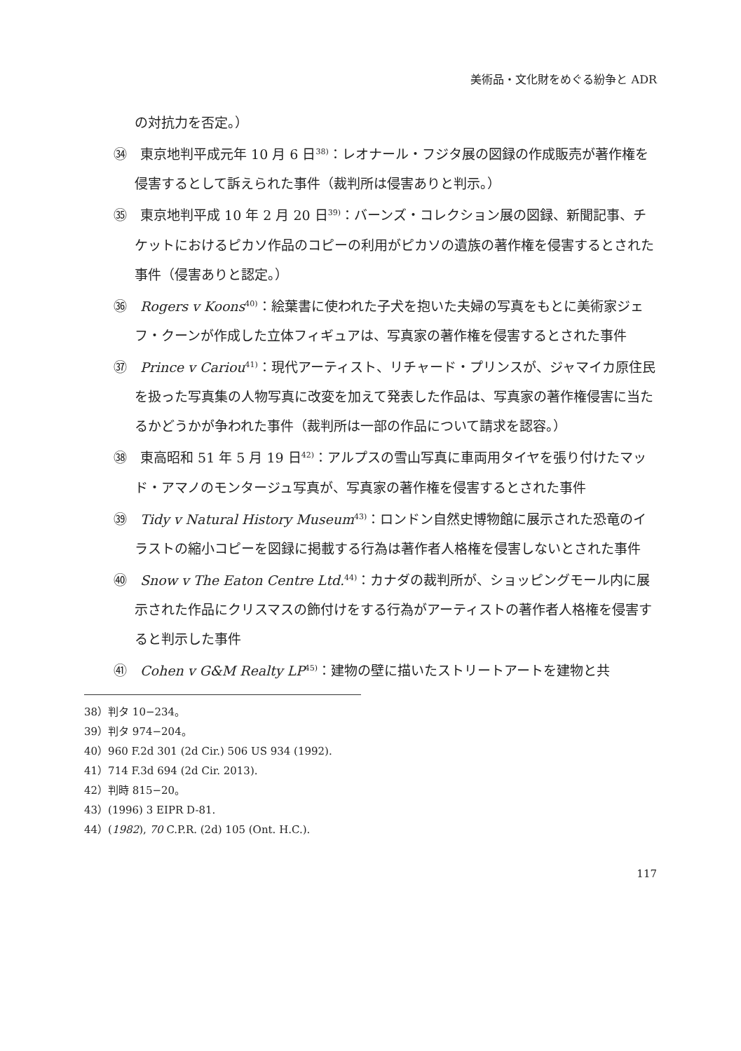美術品・文化財をめぐる紛争と ADR
の対抗力を否定。）
㉞　東京地判平成元年 10 月 6 日<sup>38)</sup>：レオナール・フジタ展の図録の作成販売が著作権を侵害するとして訴えられた事件（裁判所は侵害ありと判示。）
㉟　東京地判平成 10 年 2 月 20 日<sup>39)</sup>：バーンズ・コレクション展の図録、新聞記事、チケットにおけるピカソ作品のコピーの利用がピカソの遺族の著作権を侵害するとされた事件（侵害ありと認定。）
㊱　Rogers v Koons<sup>40)</sup>：絵葉書に使われた子犬を抱いた夫婦の写真をもとに美術家ジェフ・クーンが作成した立体フィギュアは、写真家の著作権を侵害するとされた事件
㊲　Prince v Cariou<sup>41)</sup>：現代アーティスト、リチャード・プリンスが、ジャマイカ原住民を扱った写真集の人物写真に改変を加えて発表した作品は、写真家の著作権侵害に当たるかどうかが争われた事件（裁判所は一部の作品について請求を認容。）
㊳　東高昭和 51 年 5 月 19 日<sup>42)</sup>：アルプスの雪山写真に車両用タイヤを張り付けたマッド・アマノのモンタージュ写真が、写真家の著作権を侵害するとされた事件
㊴　Tidy v Natural History Museum<sup>43)</sup>：ロンドン自然史博物館に展示された恐竜のイラストの縮小コピーを図録に掲載する行為は著作者人格権を侵害しないとされた事件
㊵　Snow v The Eaton Centre Ltd.<sup>44)</sup>：カナダの裁判所が、ショッピングモール内に展示された作品にクリスマスの飾付けをする行為がアーティストの著作者人格権を侵害すると判示した事件
㊶　Cohen v G&M Realty LP<sup>45)</sup>：建物の壁に描いたストリートアートを建物と共
38）判タ 10−234。
39）判タ 974−204。
40）960 F.2d 301 (2d Cir.) 506 US 934 (1992).
41）714 F.3d 694 (2d Cir. 2013).
42）判時 815−20。
43）(1996) 3 EIPR D-81.
44）(1982), 70 C.P.R. (2d) 105 (Ont. H.C.).
117